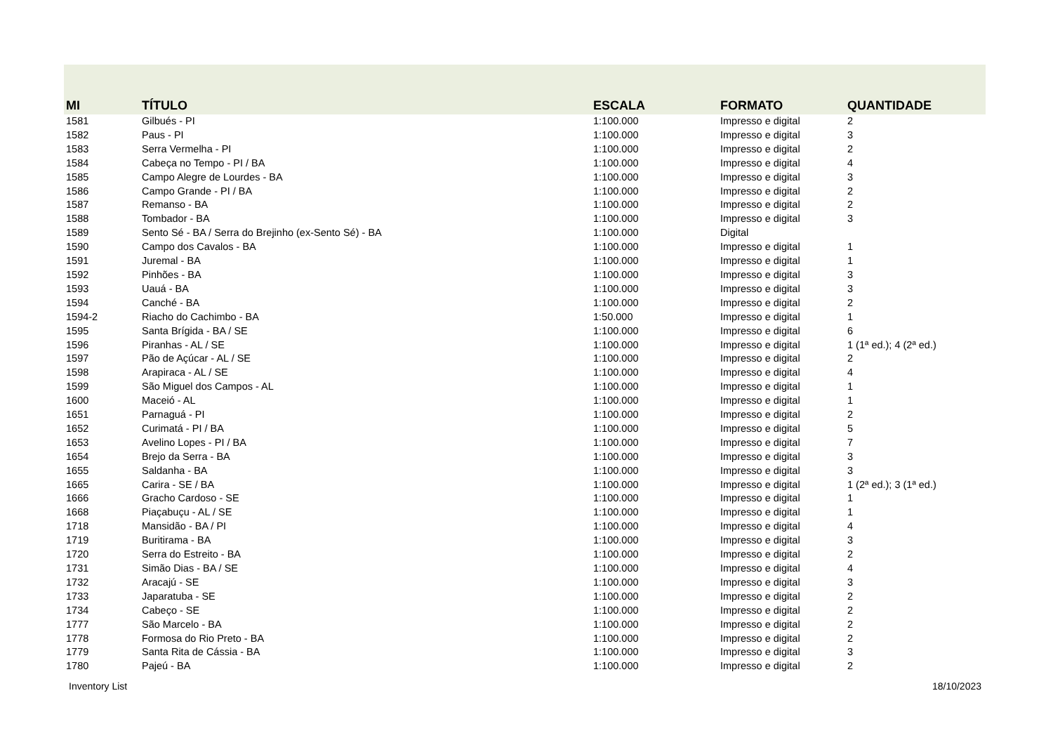| MI | TÍTULO | ESCALA | FORMATO | QUANTIDADE |
| --- | --- | --- | --- | --- |
| 1581 | Gilbués - PI | 1:100.000 | Impresso e digital | 2 |
| 1582 | Paus - PI | 1:100.000 | Impresso e digital | 3 |
| 1583 | Serra Vermelha - PI | 1:100.000 | Impresso e digital | 2 |
| 1584 | Cabeça no Tempo - PI / BA | 1:100.000 | Impresso e digital | 4 |
| 1585 | Campo Alegre de Lourdes - BA | 1:100.000 | Impresso e digital | 3 |
| 1586 | Campo Grande - PI / BA | 1:100.000 | Impresso e digital | 2 |
| 1587 | Remanso - BA | 1:100.000 | Impresso e digital | 2 |
| 1588 | Tombador - BA | 1:100.000 | Impresso e digital | 3 |
| 1589 | Sento Sé - BA / Serra do Brejinho (ex-Sento Sé) - BA | 1:100.000 | Digital | |
| 1590 | Campo dos Cavalos - BA | 1:100.000 | Impresso e digital | 1 |
| 1591 | Juremal - BA | 1:100.000 | Impresso e digital | 1 |
| 1592 | Pinhões - BA | 1:100.000 | Impresso e digital | 3 |
| 1593 | Uauá - BA | 1:100.000 | Impresso e digital | 3 |
| 1594 | Canché - BA | 1:100.000 | Impresso e digital | 2 |
| 1594-2 | Riacho do Cachimbo - BA | 1:50.000 | Impresso e digital | 1 |
| 1595 | Santa Brígida - BA / SE | 1:100.000 | Impresso e digital | 6 |
| 1596 | Piranhas - AL / SE | 1:100.000 | Impresso e digital | 1 (1ª ed.); 4 (2ª ed.) |
| 1597 | Pão de Açúcar - AL / SE | 1:100.000 | Impresso e digital | 2 |
| 1598 | Arapiraca - AL / SE | 1:100.000 | Impresso e digital | 4 |
| 1599 | São Miguel dos Campos - AL | 1:100.000 | Impresso e digital | 1 |
| 1600 | Maceió - AL | 1:100.000 | Impresso e digital | 1 |
| 1651 | Parnaguá - PI | 1:100.000 | Impresso e digital | 2 |
| 1652 | Curimatá - PI / BA | 1:100.000 | Impresso e digital | 5 |
| 1653 | Avelino Lopes - PI / BA | 1:100.000 | Impresso e digital | 7 |
| 1654 | Brejo da Serra - BA | 1:100.000 | Impresso e digital | 3 |
| 1655 | Saldanha - BA | 1:100.000 | Impresso e digital | 3 |
| 1665 | Carira - SE / BA | 1:100.000 | Impresso e digital | 1 (2ª ed.); 3 (1ª ed.) |
| 1666 | Gracho Cardoso - SE | 1:100.000 | Impresso e digital | 1 |
| 1668 | Piaçabuçu - AL / SE | 1:100.000 | Impresso e digital | 1 |
| 1718 | Mansidão - BA / PI | 1:100.000 | Impresso e digital | 4 |
| 1719 | Buritirama - BA | 1:100.000 | Impresso e digital | 3 |
| 1720 | Serra do Estreito - BA | 1:100.000 | Impresso e digital | 2 |
| 1731 | Simão Dias - BA / SE | 1:100.000 | Impresso e digital | 4 |
| 1732 | Aracajú - SE | 1:100.000 | Impresso e digital | 3 |
| 1733 | Japaratuba - SE | 1:100.000 | Impresso e digital | 2 |
| 1734 | Cabeço - SE | 1:100.000 | Impresso e digital | 2 |
| 1777 | São Marcelo - BA | 1:100.000 | Impresso e digital | 2 |
| 1778 | Formosa do Rio Preto - BA | 1:100.000 | Impresso e digital | 2 |
| 1779 | Santa Rita de Cássia - BA | 1:100.000 | Impresso e digital | 3 |
| 1780 | Pajeú - BA | 1:100.000 | Impresso e digital | 2 |
Inventory List 18/10/2023